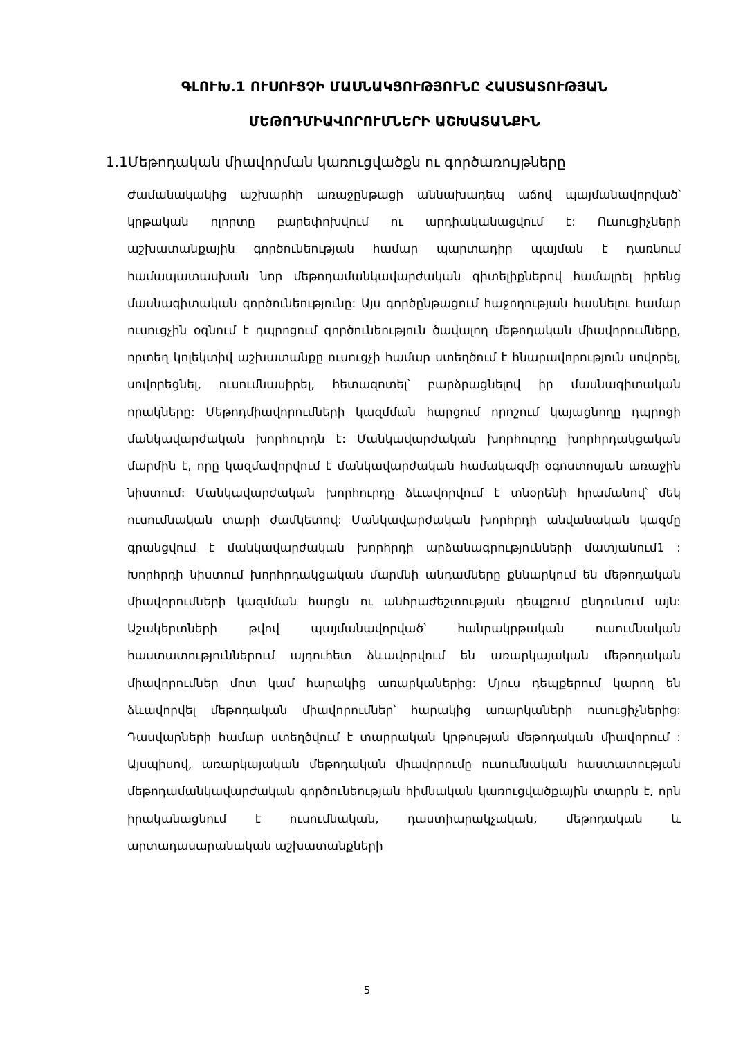ԳԼՈՒԽ.1 ՈՒՍՈՒՑՉԻ ՄԱՍՆԱԿՑՈՒԹՅՈՒՆԸ ՀԱՍՏԱՏՈՒԹՅԱՆ ՄԵԹՈԴՄԻԱՎՈՐՈՒՄՆԵՐԻ ԱՇԽԱՏԱՆՔԻՆ
1.1Մեթոդական միավորման կառուցվածքն ու գործառույթները
Ժամանակակից աշխարհի առաջընթացի աննախադեպ աճով պայմանավորված՝ կրթական ոլորտը բարեփոխվում ու արդիականացվում է: Ուսուցիչների աշխատանքային գործունեության համար պարտադիր պայման է դառնում համապատասխան նոր մեթոդամանկավարժական գիտելիքներով համալրել իրենց մասնագիտական գործունեությունը: Այս գործընթացում հաջողության հասնելու համար ուսուցչին օգնում է դպրոցում գործունեություն ծավալող մեթոդական միավորումները, որտեղ կոլեկտիվ աշխատանքը ուսուցչի համար ստեղծում է հնարավորություն սովորել, սովորեցնել, ուսումնասիրել, հետազոտել՝ բարձրացնելով իր մասնագիտական որակները: Մեթոդմիավորումների կազմման հարցում որոշում կայացնողը դպրոցի մանկավարժական խորհուրդն է: Մանկավարժական խորհուրդը խորհրդակցական մարմին է, որը կազմավորվում է մանկավարժական համակազմի օգոստոսյան առաջին նիստում: Մանկավարժական խորհուրդը ձևավորվում է տնօրենի հրամանով՝ մեկ ուսումնական տարի ժամկետով: Մանկավարժական խորհրդի անվանական կազմը գրանցվում է մանկավարժական խորհրդի արձանագրությունների մատյանում1 : Խորհրդի նիստում խորհրդակցական մարմնի անդամները քննարկում են մեթոդական միավորումների կազմման հարցն ու անհրաժեշտության դեպքում ընդունում այն: Աշակերտների թվով պայմանավորված՝ հանրակրթական ուսումնական հաստատություններում այդուհետ ձևավորվում են առարկայական մեթոդական միավորումներ մոտ կամ հարակից առարկաներից: Մյուս դեպքերում կարող են ձևավորվել մեթոդական միավորումներ՝ հարակից առարկաների ուսուցիչներից: Դասվարների համար ստեղծվում է տարրական կրթության մեթոդական միավորում : Այսպիսով, առարկայական մեթոդական միավորումը ուսումնական հաստատության մեթոդամանկավարժական գործունեության հիմնական կառուցվածքային տարրն է, որն իրականացնում է ուսումնական, դաստիարակչական, մեթոդական և արտադասարանական աշխատանքների
5